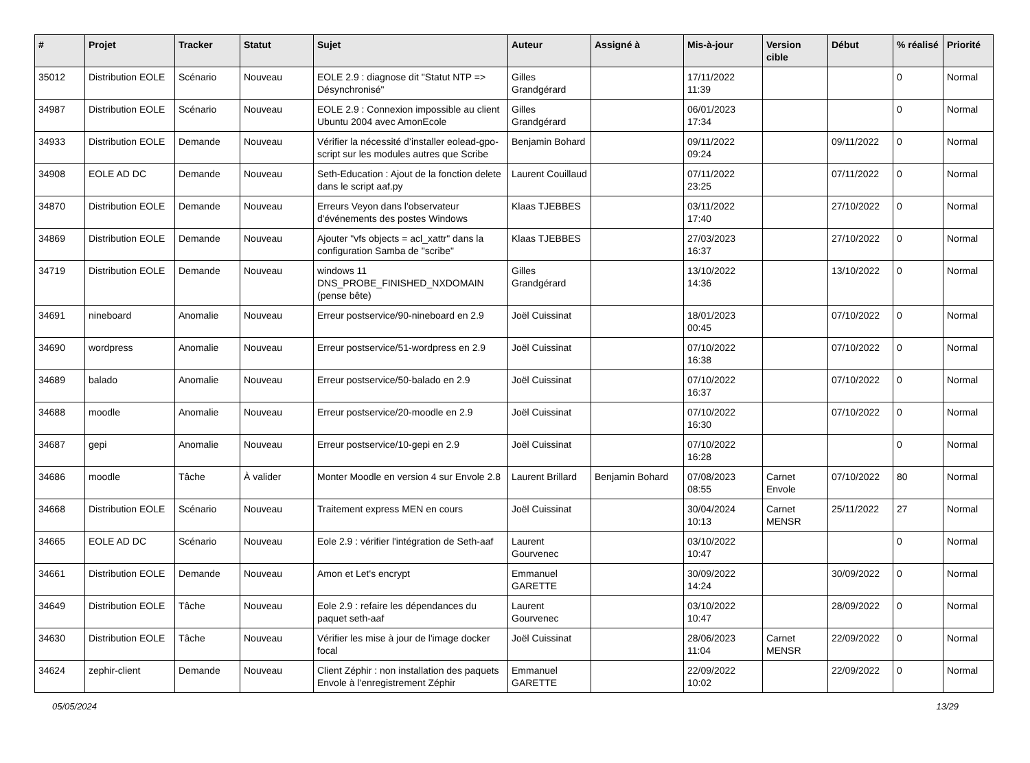| # | Projet | Tracker | Statut | Sujet | Auteur | Assigné à | Mis-à-jour | Version cible | Début | % réalisé | Priorité |
| --- | --- | --- | --- | --- | --- | --- | --- | --- | --- | --- | --- |
| 35012 | Distribution EOLE | Scénario | Nouveau | EOLE 2.9 : diagnose dit "Statut NTP => Désynchronisé" | Gilles Grandgérard | | 17/11/2022 11:39 | | | 0 | Normal |
| 34987 | Distribution EOLE | Scénario | Nouveau | EOLE 2.9 : Connexion impossible au client Ubuntu 2004 avec AmonEcole | Gilles Grandgérard | | 06/01/2023 17:34 | | | 0 | Normal |
| 34933 | Distribution EOLE | Demande | Nouveau | Vérifier la nécessité d’installer eolead-gpo-script sur les modules autres que Scribe | Benjamin Bohard | | 09/11/2022 09:24 | | 09/11/2022 | 0 | Normal |
| 34908 | EOLE AD DC | Demande | Nouveau | Seth-Education : Ajout de la fonction delete dans le script aaf.py | Laurent Couillaud | | 07/11/2022 23:25 | | 07/11/2022 | 0 | Normal |
| 34870 | Distribution EOLE | Demande | Nouveau | Erreurs Veyon dans l'observateur d'événements des postes Windows | Klaas TJEBBES | | 03/11/2022 17:40 | | 27/10/2022 | 0 | Normal |
| 34869 | Distribution EOLE | Demande | Nouveau | Ajouter "vfs objects = acl_xattr" dans la configuration Samba de "scribe" | Klaas TJEBBES | | 27/03/2023 16:37 | | 27/10/2022 | 0 | Normal |
| 34719 | Distribution EOLE | Demande | Nouveau | windows 11 DNS_PROBE_FINISHED_NXDOMAIN (pense bête) | Gilles Grandgérard | | 13/10/2022 14:36 | | 13/10/2022 | 0 | Normal |
| 34691 | nineboard | Anomalie | Nouveau | Erreur postservice/90-nineboard en 2.9 | Joël Cuissinat | | 18/01/2023 00:45 | | 07/10/2022 | 0 | Normal |
| 34690 | wordpress | Anomalie | Nouveau | Erreur postservice/51-wordpress en 2.9 | Joël Cuissinat | | 07/10/2022 16:38 | | 07/10/2022 | 0 | Normal |
| 34689 | balado | Anomalie | Nouveau | Erreur postservice/50-balado en 2.9 | Joël Cuissinat | | 07/10/2022 16:37 | | 07/10/2022 | 0 | Normal |
| 34688 | moodle | Anomalie | Nouveau | Erreur postservice/20-moodle en 2.9 | Joël Cuissinat | | 07/10/2022 16:30 | | 07/10/2022 | 0 | Normal |
| 34687 | gepi | Anomalie | Nouveau | Erreur postservice/10-gepi en 2.9 | Joël Cuissinat | | 07/10/2022 16:28 | | | 0 | Normal |
| 34686 | moodle | Tâche | À valider | Monter Moodle en version 4 sur Envole 2.8 | Laurent Brillard | Benjamin Bohard | 07/08/2023 08:55 | Carnet Envole | 07/10/2022 | 80 | Normal |
| 34668 | Distribution EOLE | Scénario | Nouveau | Traitement express MEN en cours | Joël Cuissinat | | 30/04/2024 10:13 | Carnet MENSR | 25/11/2022 | 27 | Normal |
| 34665 | EOLE AD DC | Scénario | Nouveau | Eole 2.9 : vérifier l'intégration de Seth-aaf | Laurent Gourvenec | | 03/10/2022 10:47 | | | 0 | Normal |
| 34661 | Distribution EOLE | Demande | Nouveau | Amon et Let's encrypt | Emmanuel GARETTE | | 30/09/2022 14:24 | | 30/09/2022 | 0 | Normal |
| 34649 | Distribution EOLE | Tâche | Nouveau | Eole 2.9 : refaire les dépendances du paquet seth-aaf | Laurent Gourvenec | | 03/10/2022 10:47 | | 28/09/2022 | 0 | Normal |
| 34630 | Distribution EOLE | Tâche | Nouveau | Vérifier les mise à jour de l'image docker focal | Joël Cuissinat | | 28/06/2023 11:04 | Carnet MENSR | 22/09/2022 | 0 | Normal |
| 34624 | zephir-client | Demande | Nouveau | Client Zéphir : non installation des paquets Envole à l'enregistrement Zéphir | Emmanuel GARETTE | | 22/09/2022 10:02 | | 22/09/2022 | 0 | Normal |
05/05/2024 13/29